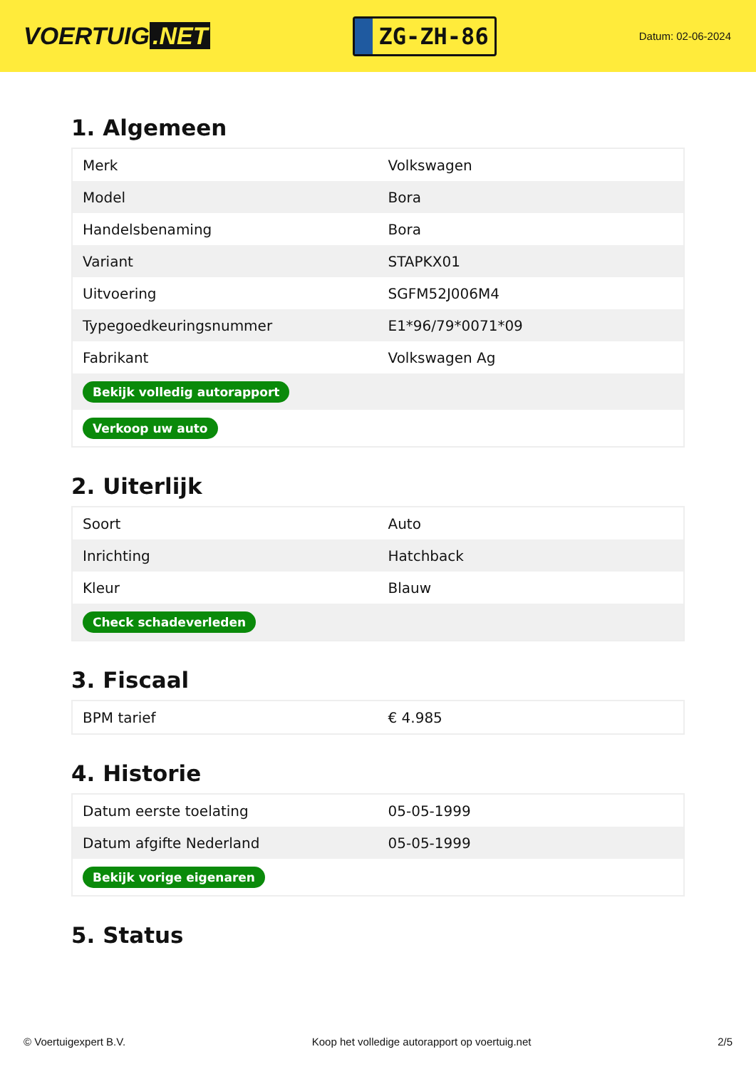VOERTUIG.NET
ZG-ZH-86
Datum: 02-06-2024
1. Algemeen
| Merk | Volkswagen |
| Model | Bora |
| Handelsbenaming | Bora |
| Variant | STAPKX01 |
| Uitvoering | SGFM52J006M4 |
| Typegoedkeuringsnummer | E1*96/79*0071*09 |
| Fabrikant | Volkswagen Ag |
| Bekijk volledig autorapport | |
| Verkoop uw auto | |
2. Uiterlijk
| Soort | Auto |
| Inrichting | Hatchback |
| Kleur | Blauw |
| Check schadeverleden | |
3. Fiscaal
| BPM tarief | € 4.985 |
4. Historie
| Datum eerste toelating | 05-05-1999 |
| Datum afgifte Nederland | 05-05-1999 |
| Bekijk vorige eigenaren | |
5. Status
© Voertuigexpert B.V. Koop het volledige autorapport op voertuig.net 2/5